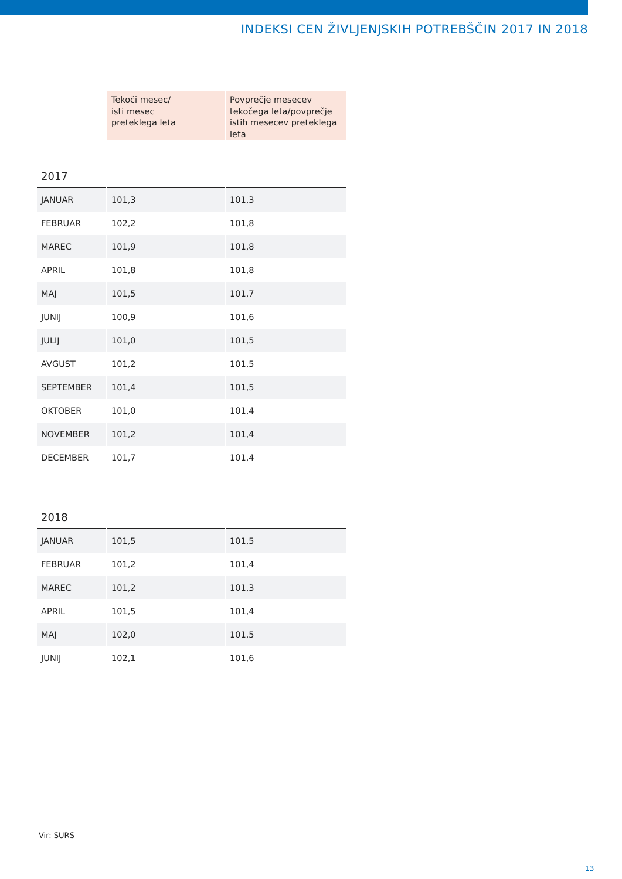INDEKSI CEN ŽIVLJENJSKIH POTREBŠČIN 2017 IN 2018
| | Tekoči mesec/ isti mesec preteklega leta | Povprečje mesecev tekočega leta/povprečje istih mesecev preteklega leta |
| --- | --- | --- |
| 2017 | | |
| JANUAR | 101,3 | 101,3 |
| FEBRUAR | 102,2 | 101,8 |
| MAREC | 101,9 | 101,8 |
| APRIL | 101,8 | 101,8 |
| MAJ | 101,5 | 101,7 |
| JUNIJ | 100,9 | 101,6 |
| JULIJ | 101,0 | 101,5 |
| AVGUST | 101,2 | 101,5 |
| SEPTEMBER | 101,4 | 101,5 |
| OKTOBER | 101,0 | 101,4 |
| NOVEMBER | 101,2 | 101,4 |
| DECEMBER | 101,7 | 101,4 |
| 2018 | | |
| JANUAR | 101,5 | 101,5 |
| FEBRUAR | 101,2 | 101,4 |
| MAREC | 101,2 | 101,3 |
| APRIL | 101,5 | 101,4 |
| MAJ | 102,0 | 101,5 |
| JUNIJ | 102,1 | 101,6 |
Vir: SURS
13